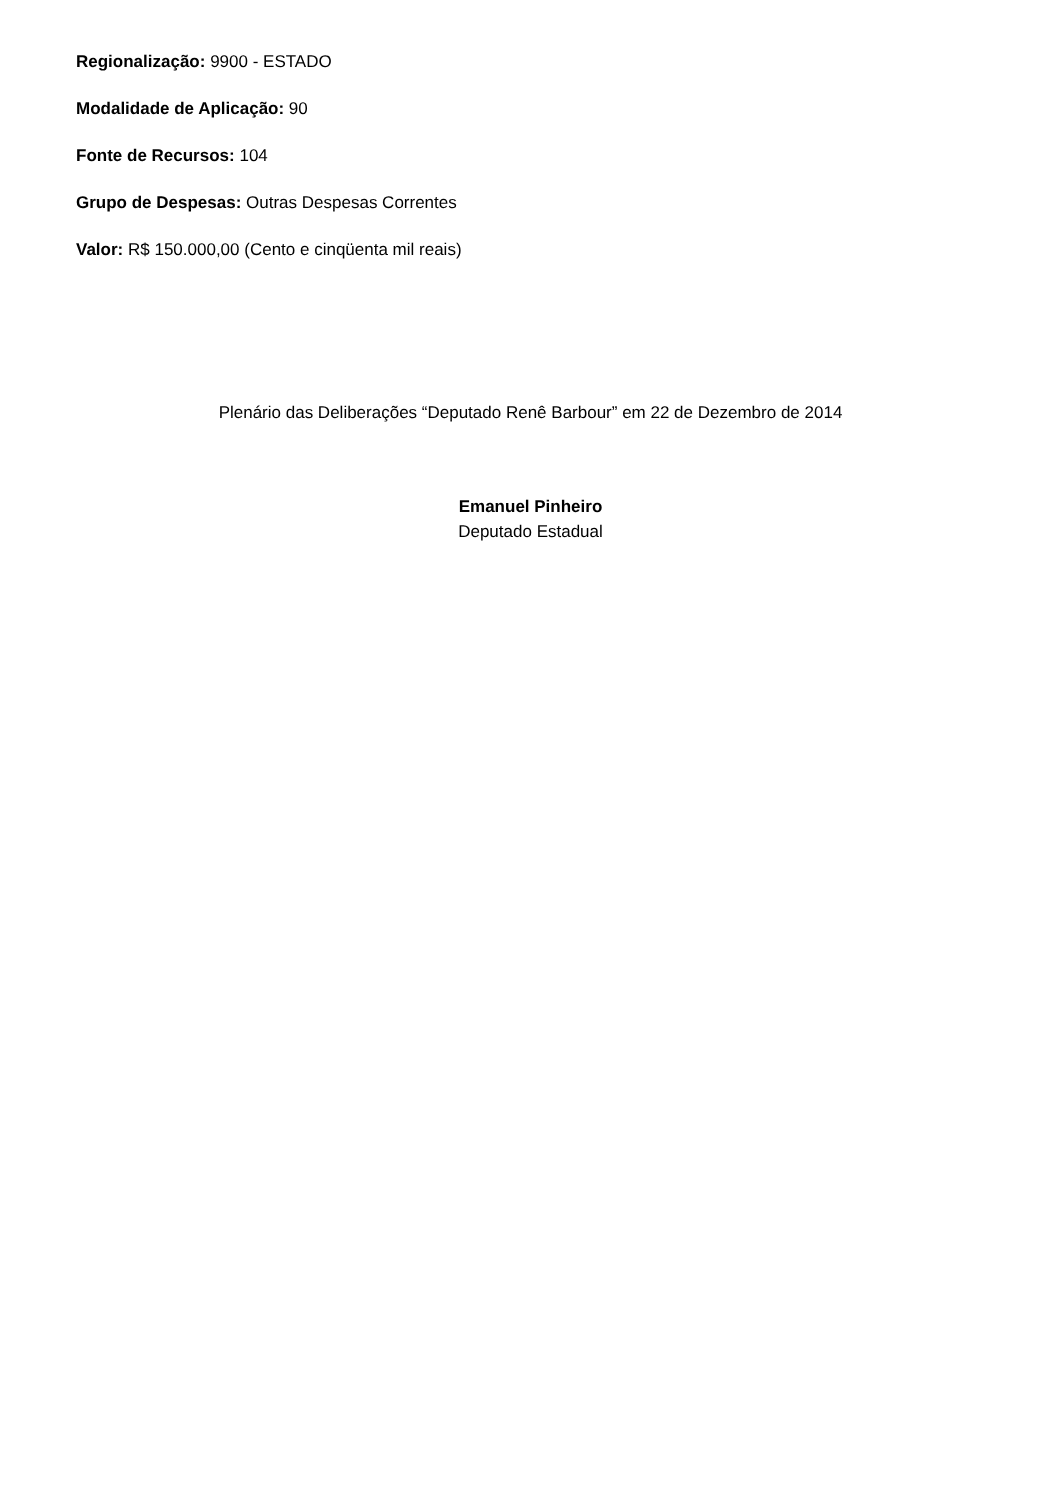Regionalização: 9900 - ESTADO
Modalidade de Aplicação: 90
Fonte de Recursos: 104
Grupo de Despesas: Outras Despesas Correntes
Valor: R$ 150.000,00 (Cento e cinqüenta mil reais)
Plenário das Deliberações “Deputado Renê Barbour” em 22 de Dezembro de 2014
Emanuel Pinheiro
Deputado Estadual